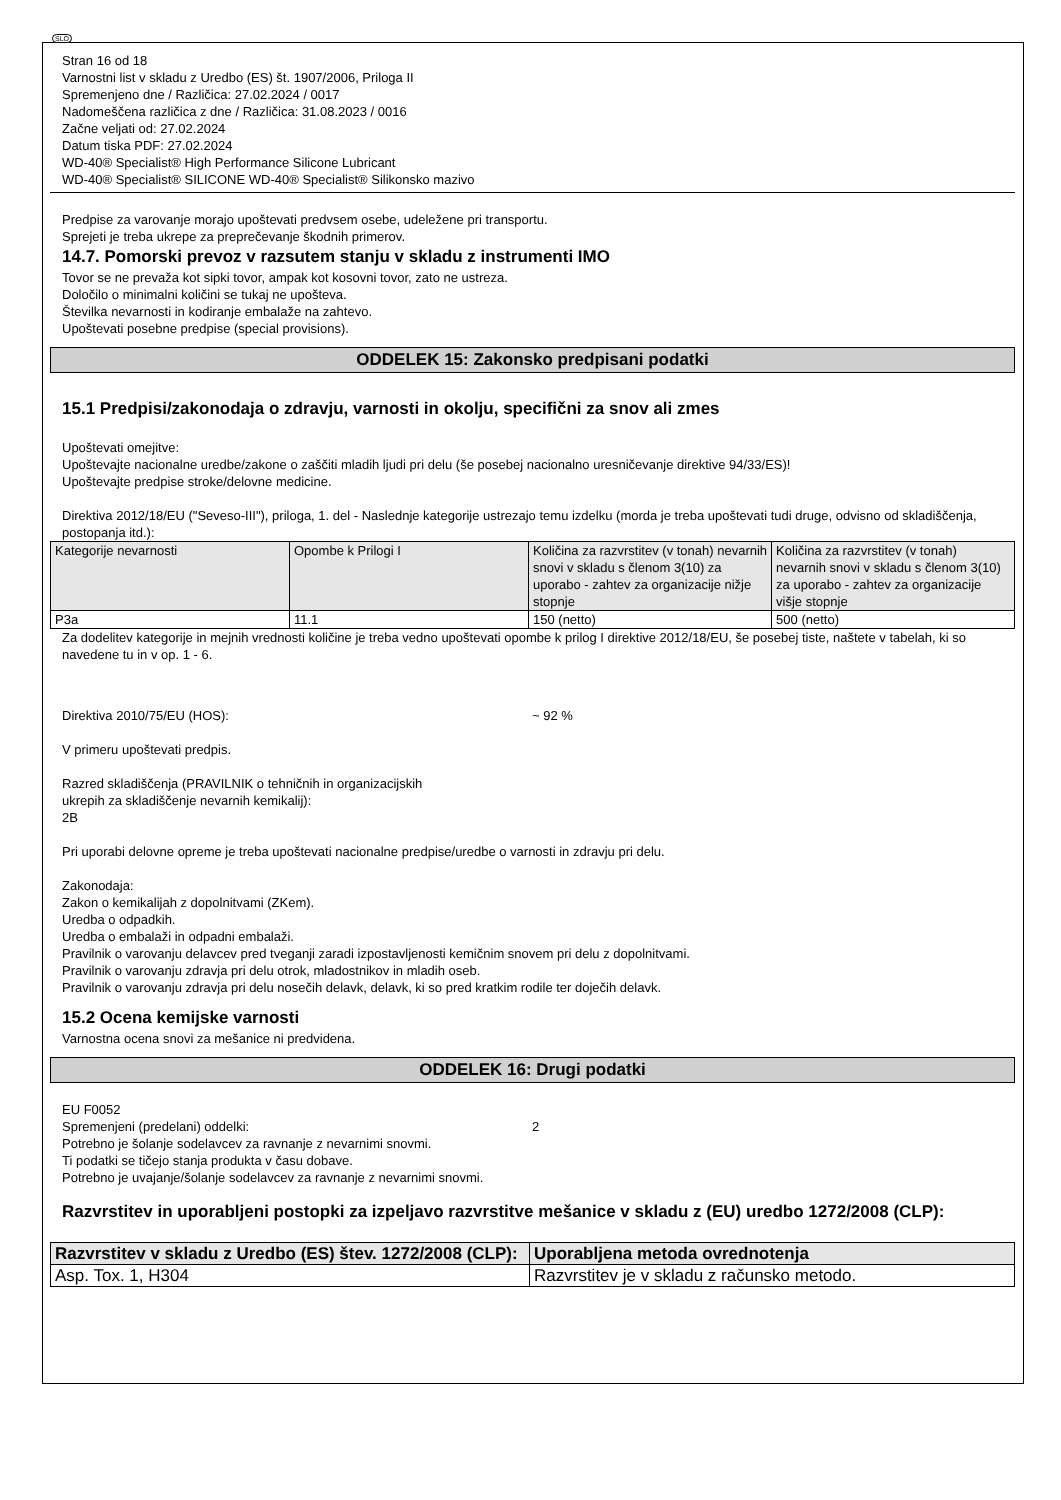SLO
Stran 16 od 18
Varnostni list v skladu z Uredbo (ES) št. 1907/2006, Priloga II
Spremenjeno dne / Različica: 27.02.2024 / 0017
Nadomeščena različica z dne / Različica: 31.08.2023 / 0016
Začne veljati od: 27.02.2024
Datum tiska PDF: 27.02.2024
WD-40® Specialist® High Performance Silicone Lubricant
WD-40® Specialist® SILICONE WD-40® Specialist® Silikonsko mazivo
Predpise za varovanje morajo upoštevati predvsem osebe, udeležene pri transportu.
Sprejeti je treba ukrepe za preprečevanje škodnih primerov.
14.7. Pomorski prevoz v razsutem stanju v skladu z instrumenti IMO
Tovor se ne prevaža kot sipki tovor, ampak kot kosovni tovor, zato ne ustreza.
Določilo o minimalni količini se tukaj ne upošteva.
Številka nevarnosti in kodiranje embalaže na zahtevo.
Upoštevati posebne predpise (special provisions).
ODDELEK 15: Zakonsko predpisani podatki
15.1 Predpisi/zakonodaja o zdravju, varnosti in okolju, specifični za snov ali zmes
Upoštevati omejitve:
Upoštevajte nacionalne uredbe/zakone o zaščiti mladih ljudi pri delu (še posebej nacionalno uresničevanje direktive 94/33/ES)!
Upoštevajte predpise stroke/delovne medicine.
Direktiva 2012/18/EU ("Seveso-III"), priloga, 1. del - Naslednje kategorije ustrezajo temu izdelku (morda je treba upoštevati tudi druge, odvisno od skladiščenja, postopanja itd.):
| Kategorije nevarnosti | Opombe k Prilogi I | Količina za razvrstitev (v tonah) nevarnih snovi v skladu s členom 3(10) za uporabo - zahtev za organizacije nižje stopnje | Količina za razvrstitev (v tonah) nevarnih snovi v skladu s členom 3(10) za uporabo - zahtev za organizacije višje stopnje |
| --- | --- | --- | --- |
| P3a | 11.1 | 150 (netto) | 500 (netto) |
Za dodelitev kategorije in mejnih vrednosti količine je treba vedno upoštevati opombe k prilog I direktive 2012/18/EU, še posebej tiste, naštete v tabelah, ki so navedene tu in v op. 1 - 6.
Direktiva 2010/75/EU (HOS): ~ 92 %
V primeru upoštevati predpis.
Razred skladiščenja (PRAVILNIK o tehničnih in organizacijskih
ukrepih za skladiščenje nevarnih kemikalij):
2B
Pri uporabi delovne opreme je treba upoštevati nacionalne predpise/uredbe o varnosti in zdravju pri delu.
Zakonodaja:
Zakon o kemikalijah z dopolnitvami (ZKem).
Uredba o odpadkih.
Uredba o embalaži in odpadni embalaži.
Pravilnik o varovanju delavcev pred tveganji zaradi izpostavljenosti kemičnim snovem pri delu z dopolnitvami.
Pravilnik o varovanju zdravja pri delu otrok, mladostnikov in mladih oseb.
Pravilnik o varovanju zdravja pri delu nosečih delavk, delavk, ki so pred kratkim rodile ter doječih delavk.
15.2 Ocena kemijske varnosti
Varnostna ocena snovi za mešanice ni predvidena.
ODDELEK 16: Drugi podatki
EU F0052
Spremenjeni (predelani) oddelki: 2
Potrebno je šolanje sodelavcev za ravnanje z nevarnimi snovmi.
Ti podatki se tičejo stanja produkta v času dobave.
Potrebno je uvajanje/šolanje sodelavcev za ravnanje z nevarnimi snovmi.
Razvrstitev in uporabljeni postopki za izpeljavo razvrstitve mešanice v skladu z (EU) uredbo 1272/2008 (CLP):
| Razvrstitev v skladu z Uredbo (ES) štev. 1272/2008 (CLP): | Uporabljena metoda ovrednotenja |
| --- | --- |
| Asp. Tox. 1, H304 | Razvrstitev je v skladu z računsko metodo. |